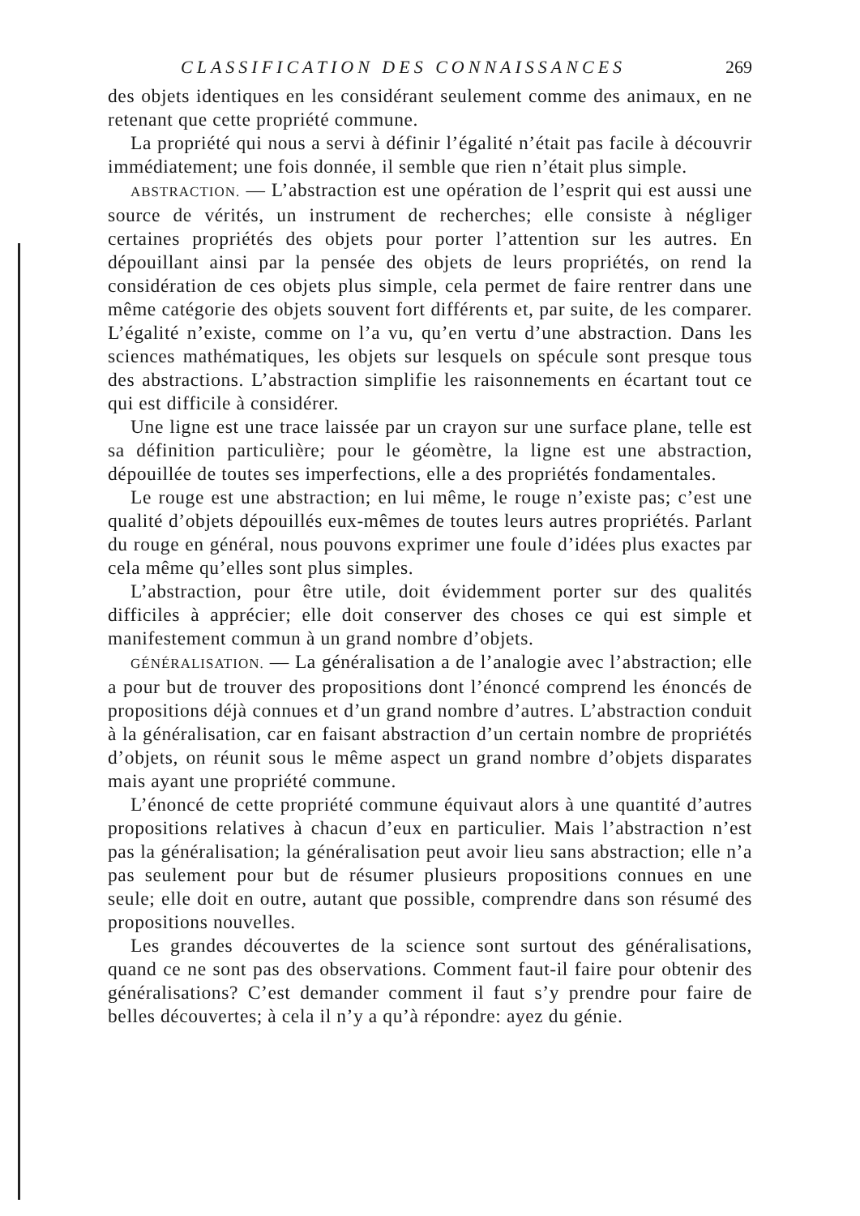CLASSIFICATION DES CONNAISSANCES 269
des objets identiques en les considérant seulement comme des animaux, en ne retenant que cette propriété commune.
La propriété qui nous a servi à définir l’égalité n’était pas facile à découvrir immédiatement; une fois donnée, il semble que rien n’était plus simple.
ABSTRACTION. — L’abstraction est une opération de l’esprit qui est aussi une source de vérités, un instrument de recherches; elle consiste à négliger certaines propriétés des objets pour porter l’attention sur les autres. En dépouillant ainsi par la pensée des objets de leurs propriétés, on rend la considération de ces objets plus simple, cela permet de faire rentrer dans une même catégorie des objets souvent fort différents et, par suite, de les comparer. L’égalité n’existe, comme on l’a vu, qu’en vertu d’une abstraction. Dans les sciences mathématiques, les objets sur lesquels on spécule sont presque tous des abstractions. L’abstraction simplifie les raisonnements en écartant tout ce qui est difficile à considérer.
Une ligne est une trace laissée par un crayon sur une surface plane, telle est sa définition particulière; pour le géomètre, la ligne est une abstraction, dépouillée de toutes ses imperfections, elle a des propriétés fondamentales.
Le rouge est une abstraction; en lui même, le rouge n’existe pas; c’est une qualité d’objets dépouillés eux-mêmes de toutes leurs autres propriétés. Parlant du rouge en général, nous pouvons exprimer une foule d’idées plus exactes par cela même qu’elles sont plus simples.
L’abstraction, pour être utile, doit évidemment porter sur des qualités difficiles à apprécier; elle doit conserver des choses ce qui est simple et manifestement commun à un grand nombre d’objets.
GÉNÉRALISATION. — La généralisation a de l’analogie avec l’abstraction; elle a pour but de trouver des propositions dont l’énoncé comprend les énoncés de propositions déjà connues et d’un grand nombre d’autres. L’abstraction conduit à la généralisation, car en faisant abstraction d’un certain nombre de propriétés d’objets, on réunit sous le même aspect un grand nombre d’objets disparates mais ayant une propriété commune.
L’énoncé de cette propriété commune équivaut alors à une quantité d’autres propositions relatives à chacun d’eux en particulier. Mais l’abstraction n’est pas la généralisation; la généralisation peut avoir lieu sans abstraction; elle n’a pas seulement pour but de résumer plusieurs propositions connues en une seule; elle doit en outre, autant que possible, comprendre dans son résumé des propositions nouvelles.
Les grandes découvertes de la science sont surtout des généralisations, quand ce ne sont pas des observations. Comment faut-il faire pour obtenir des généralisations? C’est demander comment il faut s’y prendre pour faire de belles découvertes; à cela il n’y a qu’à répondre: ayez du génie.